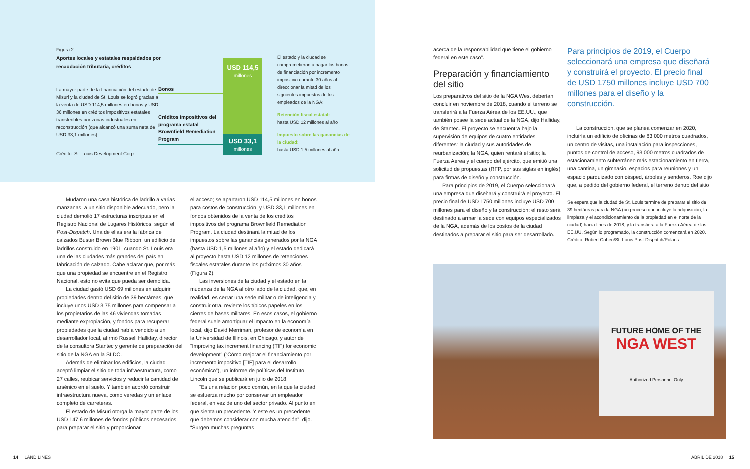Figura 2
Aportes locales y estatales respaldados por recaudación tributaria, créditos
La mayor parte de la financiación del estado de Misuri y la ciudad de St. Louis se logró gracias a la venta de USD 114,5 millones en bonos y USD 36 millones en créditos impositivos estatales transferibles por zonas industriales en reconstrucción (que alcanzó una suma neta de USD 33,1 millones).
Crédito: St. Louis Development Corp.
Bonos
Créditos impositivos del programa estatal Brownfield Remediation Program
USD 114,5
millones
USD 33,1
millones
El estado y la ciudad se comprometieron a pagar los bonos de financiación por incremento impositivo durante 30 años al direccionar la mitad de los siguientes impuestos de los empleados de la NGA:
Retención fiscal estatal:
hasta USD 12 millones al año
Impuesto sobre las ganancias de la ciudad:
hasta USD 1,5 millones al año
Mudaron una casa histórica de ladrillo a varias manzanas, a un sitio disponible adecuado, pero la ciudad demolió 17 estructuras inscriptas en el Registro Nacional de Lugares Históricos, según el Post-Dispatch. Una de ellas era la fábrica de calzados Buster Brown Blue Ribbon, un edificio de ladrillos construido en 1901, cuando St. Louis era una de las ciudades más grandes del país en fabricación de calzado. Cabe aclarar que, por más que una propiedad se encuentre en el Registro Nacional, esto no evita que pueda ser demolida.
La ciudad gastó USD 69 millones en adquirir propiedades dentro del sitio de 39 hectáreas, que incluye unos USD 3,75 millones para compensar a los propietarios de las 46 viviendas tomadas mediante expropiación, y fondos para recuperar propiedades que la ciudad había vendido a un desarrollador local, afirmó Russell Halliday, director de la consultora Stantec y gerente de preparación del sitio de la NGA en la SLDC.
Además de eliminar los edificios, la ciudad aceptó limpiar el sitio de toda infraestructura, como 27 calles, reubicar servicios y reducir la cantidad de arsénico en el suelo. Y también acordó construir infraestructura nueva, como veredas y un enlace completo de carreteras.
El estado de Misuri otorga la mayor parte de los USD 147,6 millones de fondos públicos necesarios para preparar el sitio y proporcionar
el acceso; se apartaron USD 114,5 millones en bonos para costos de construcción, y USD 33,1 millones en fondos obtenidos de la venta de los créditos impositivos del programa Brownfield Remediation Program. La ciudad destinará la mitad de los impuestos sobre las ganancias generados por la NGA (hasta USD 1,5 millones al año) y el estado dedicará al proyecto hasta USD 12 millones de retenciones fiscales estatales durante los próximos 30 años (Figura 2).
Las inversiones de la ciudad y el estado en la mudanza de la NGA al otro lado de la ciudad, que, en realidad, es cerrar una sede militar o de inteligencia y construir otra, revierte los típicos papeles en los cierres de bases militares. En esos casos, el gobierno federal suele amortiguar el impacto en la economía local, dijo David Merriman, profesor de economía en la Universidad de Illinois, en Chicago, y autor de “Improving tax increment financing (TIF) for economic development” (“Cómo mejorar el financiamiento por incremento impositivo [TIF] para el desarrollo económico”), un informe de políticas del Instituto Lincoln que se publicará en julio de 2018.
“Es una relación poco común, en la que la ciudad se esfuerza mucho por conservar un empleador federal, en vez de uno del sector privado. Al punto en que sienta un precedente. Y este es un precedente que debemos considerar con mucha atención”, dijo. “Surgen muchas preguntas
acerca de la responsabilidad que tiene el gobierno federal en este caso”.
Preparación y financiamiento del sitio
Los preparativos del sitio de la NGA West deberían concluir en noviembre de 2018, cuando el terreno se transferirá a la Fuerza Aérea de los EE.UU., que también posee la sede actual de la NGA, dijo Halliday, de Stantec. El proyecto se encuentra bajo la supervisión de equipos de cuatro entidades diferentes: la ciudad y sus autoridades de reurbanización; la NGA, quien rentará el sitio; la Fuerza Aérea y el cuerpo del ejército, que emitió una solicitud de propuestas (RFP, por sus siglas en inglés) para firmas de diseño y construcción.
Para principios de 2019, el Cuerpo seleccionará una empresa que diseñará y construirá el proyecto. El precio final de USD 1750 millones incluye USD 700 millones para el diseño y la construcción; el resto será destinado a armar la sede con equipos especializados de la NGA, además de los costos de la ciudad destinados a preparar el sitio para ser desarrollado.
Para principios de 2019, el Cuerpo seleccionará una empresa que diseñará y construirá el proyecto. El precio final de USD 1750 millones incluye USD 700 millones para el diseño y la construcción.
La construcción, que se planea comenzar en 2020, incluiría un edificio de oficinas de 83 000 metros cuadrados, un centro de visitas, una instalación para inspecciones, puntos de control de acceso, 93 000 metros cuadrados de estacionamiento subterráneo más estacionamiento en tierra, una cantina, un gimnasio, espacios para reuniones y un espacio parquizado con césped, árboles y senderos. Roe dijo que, a pedido del gobierno federal, el terreno dentro del sitio
Se espera que la ciudad de St. Louis termine de preparar el sitio de 39 hectáreas para la NGA (un proceso que incluye la adquisición, la limpieza y el acondicionamiento de la propiedad en el norte de la ciudad) hacia fines de 2018, y lo transfiera a la Fuerza Aérea de los EE.UU. Según lo programado, la construcción comenzará en 2020. Crédito: Robert Cohen/St. Louis Post-Dispatch/Polaris
FUTURE HOME OF THE
NGA WEST
Authorized Personnel Only
14 LAND LINES ABRIL DE 2018 15